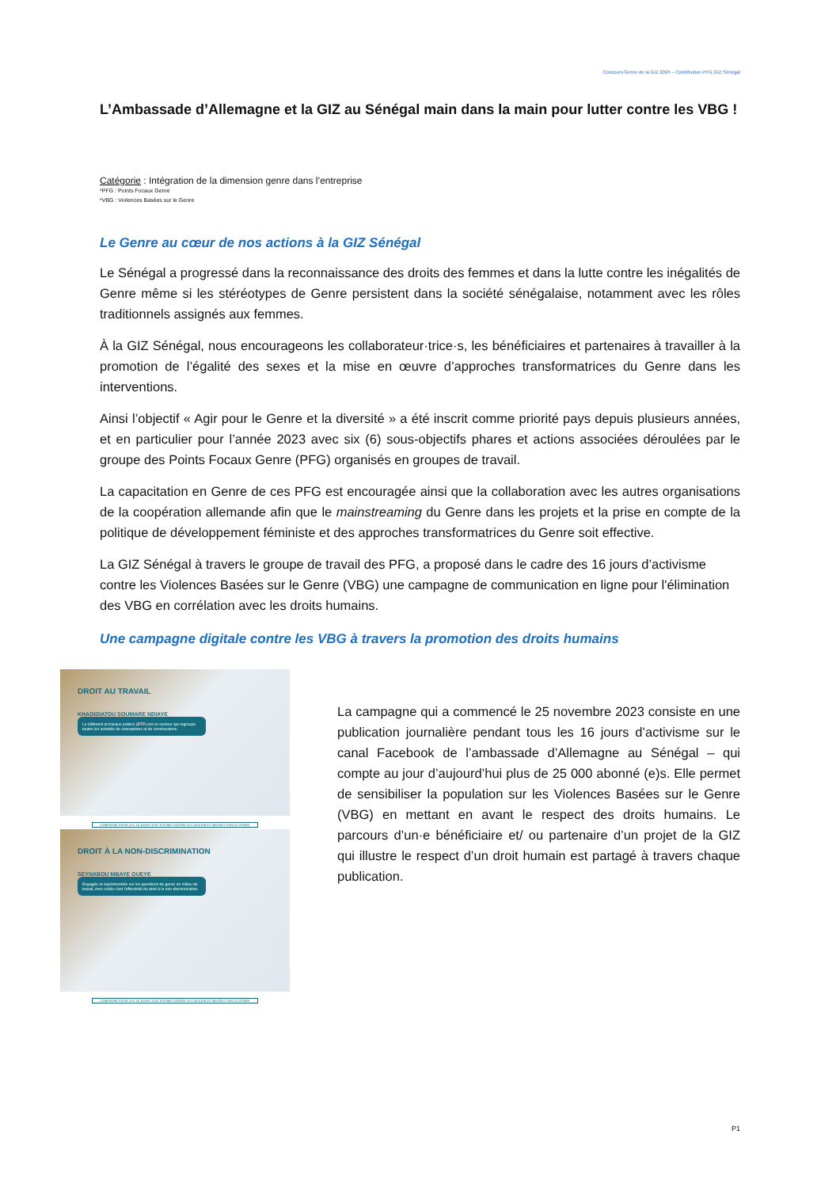Concours Genre de la GIZ 2024 – Contribution PFG GIZ Sénégal
L’Ambassade d’Allemagne et la GIZ au Sénégal main dans la main pour lutter contre les VBG !
Catégorie : Intégration de la dimension genre dans l’entreprise
*PFG : Points Focaux Genre
*VBG : Violences Basées sur le Genre
Le Genre au cœur de nos actions à la GIZ Sénégal
Le Sénégal a progressé dans la reconnaissance des droits des femmes et dans la lutte contre les inégalités de Genre même si les stéréotypes de Genre persistent dans la société sénégalaise, notamment avec les rôles traditionnels assignés aux femmes.
À la GIZ Sénégal, nous encourageons les collaborateur·trice·s, les bénéficiaires et partenaires à travailler à la promotion de l’égalité des sexes et la mise en œuvre d’approches transformatrices du Genre dans les interventions.
Ainsi l’objectif « Agir pour le Genre et la diversité » a été inscrit comme priorité pays depuis plusieurs années, et en particulier pour l’année 2023 avec six (6) sous-objectifs phares et actions associées déroulées par le groupe des Points Focaux Genre (PFG) organisés en groupes de travail.
La capacitation en Genre de ces PFG est encouragée ainsi que la collaboration avec les autres organisations de la coopération allemande afin que le mainstreaming du Genre dans les projets et la prise en compte de la politique de développement féministe et des approches transformatrices du Genre soit effective.
La GIZ Sénégal à travers le groupe de travail des PFG, a proposé dans le cadre des 16 jours d’activisme contre les Violences Basées sur le Genre (VBG) une campagne de communication en ligne pour l'élimination des VBG en corrélation avec les droits humains.
Une campagne digitale contre les VBG à travers la promotion des droits humains
DROIT AU TRAVAIL
KHADIDIATOU SOUMARE NDIAYE
Le bâtiment et travaux publics (BTP) est un secteur qui regroupe toutes les activités de conceptions et de constructions.
CAMPAGNE POUR LES 16 JOURS D'ACTIVISME CONTRE LES VIOLENCES BASÉES SUR LE GENRE
DROIT À LA NON-DISCRIMINATION
SEYNABOU MBAYE GUEYE
Engagée et expérimentée sur les questions de genre en milieu de travail, mon crédo c'est l'effectivité du droit à la non-discrimination.
CAMPAGNE POUR LES 16 JOURS D'ACTIVISME CONTRE LES VIOLENCES BASÉES SUR LE GENRE
La campagne qui a commencé le 25 novembre 2023 consiste en une publication journalière pendant tous les 16 jours d’activisme sur le canal Facebook de l’ambassade d’Allemagne au Sénégal – qui compte au jour d’aujourd’hui plus de 25 000 abonné (e)s. Elle permet de sensibiliser la population sur les Violences Basées sur le Genre (VBG) en mettant en avant le respect des droits humains. Le parcours d’un·e bénéficiaire et/ ou partenaire d’un projet de la GIZ qui illustre le respect d’un droit humain est partagé à travers chaque publication.
P1